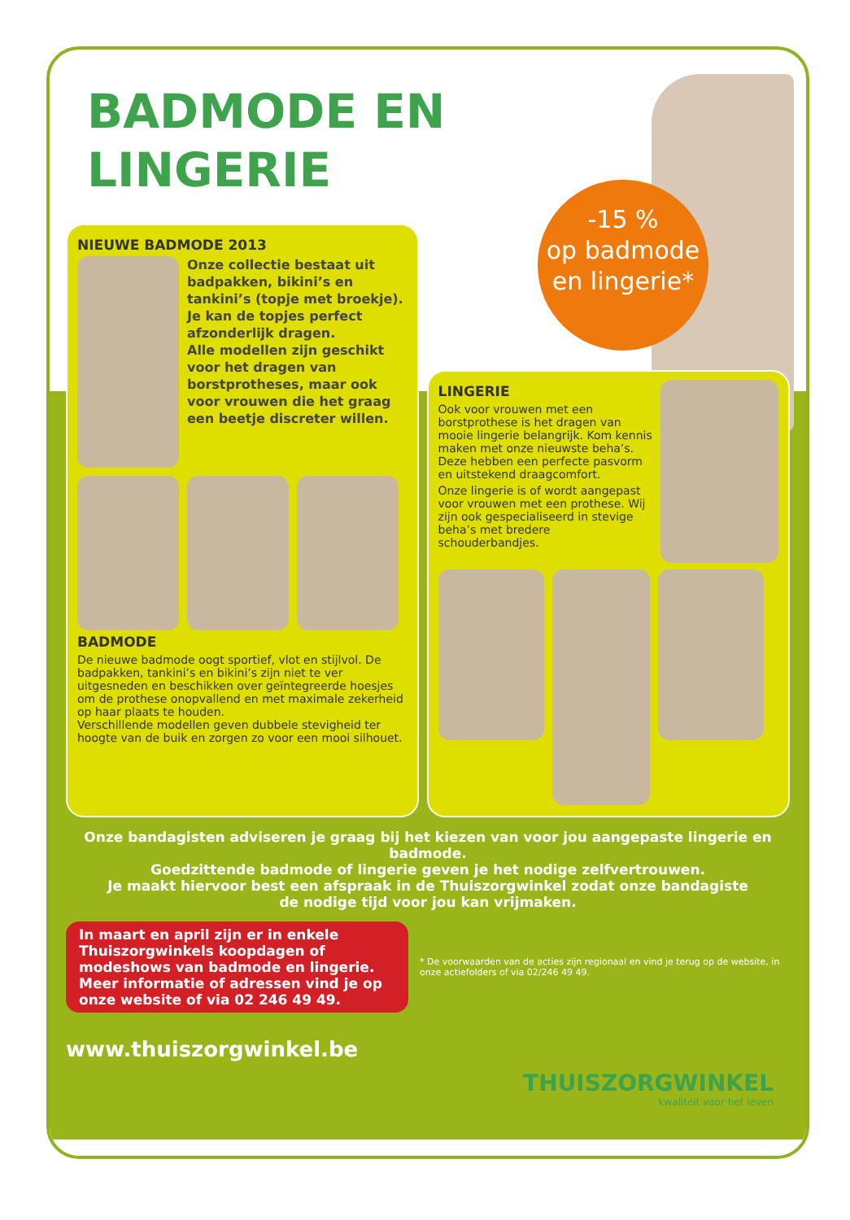-15 %
op badmode
en lingerie*
BADMODE EN LINGERIE
NIEUWE BADMODE 2013
Onze collectie bestaat uit badpakken, bikini’s en tankini’s (topje met broekje). Je kan de topjes perfect afzonderlijk dragen.
Alle modellen zijn geschikt voor het dragen van borstprotheses, maar ook voor vrouwen die het graag een beetje discreter willen.
BADMODE
De nieuwe badmode oogt sportief, vlot en stijlvol. De badpakken, tankini’s en bikini’s zijn niet te ver uitgesneden en beschikken over geïntegreerde hoesjes om de prothese onopvallend en met maximale zekerheid op haar plaats te houden.
Verschillende modellen geven dubbele stevigheid ter hoogte van de buik en zorgen zo voor een mooi silhouet.
LINGERIE
Ook voor vrouwen met een borstprothese is het dragen van mooie lingerie belangrijk. Kom kennis maken met onze nieuwste beha’s. Deze hebben een perfecte pasvorm en uitstekend draagcomfort.
Onze lingerie is of wordt aangepast voor vrouwen met een prothese. Wij zijn ook gespecialiseerd in stevige beha’s met bredere schouderbandjes.
Onze bandagisten adviseren je graag bij het kiezen van voor jou aangepaste lingerie en badmode.
Goedzittende badmode of lingerie geven je het nodige zelfvertrouwen.
Je maakt hiervoor best een afspraak in de Thuiszorgwinkel zodat onze bandagiste
de nodige tijd voor jou kan vrijmaken.
In maart en april zijn er in enkele Thuiszorgwinkels koopdagen of modeshows van badmode en lingerie. Meer informatie of adressen vind je op onze website of via 02 246 49 49.
* De voorwaarden van de acties zijn regionaal en vind je terug op de website, in onze actiefolders of via 02/246 49 49.
www.thuiszorgwinkel.be
THUISZORGWINKEL
kwaliteit voor het leven